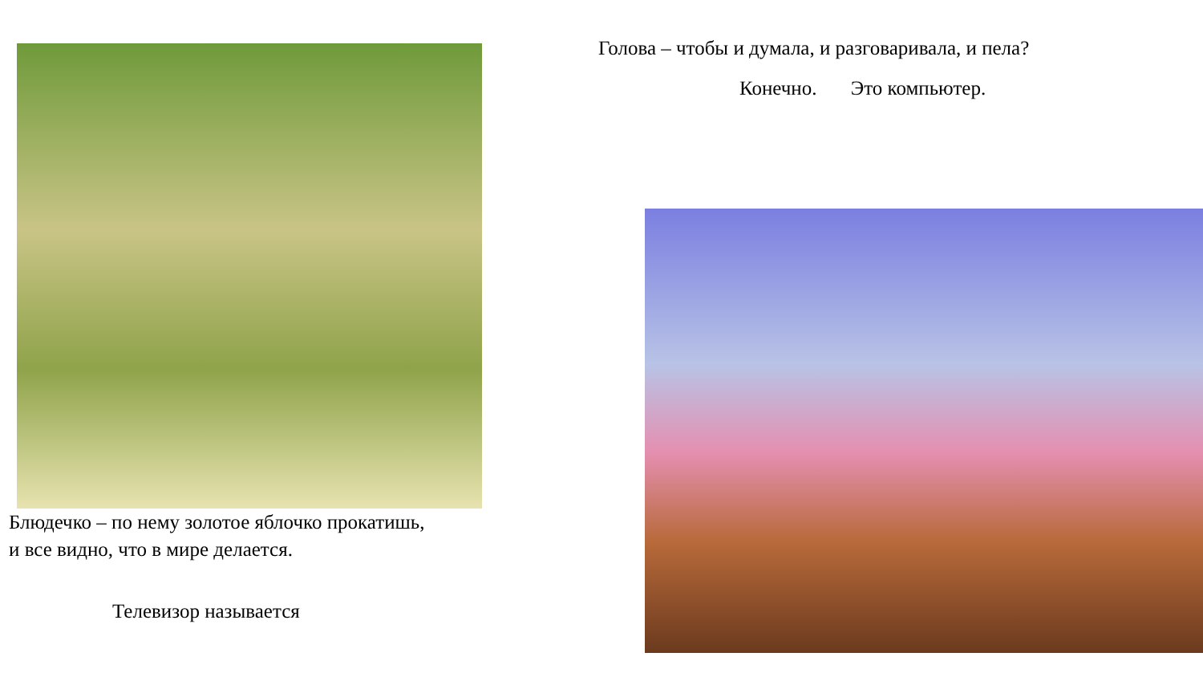Блюдечко – по нему золотое яблочко прокатишь,
и все видно, что в мире делается.
Телевизор называется
Голова – чтобы и думала, и разговаривала, и пела?
Конечно. Это компьютер.